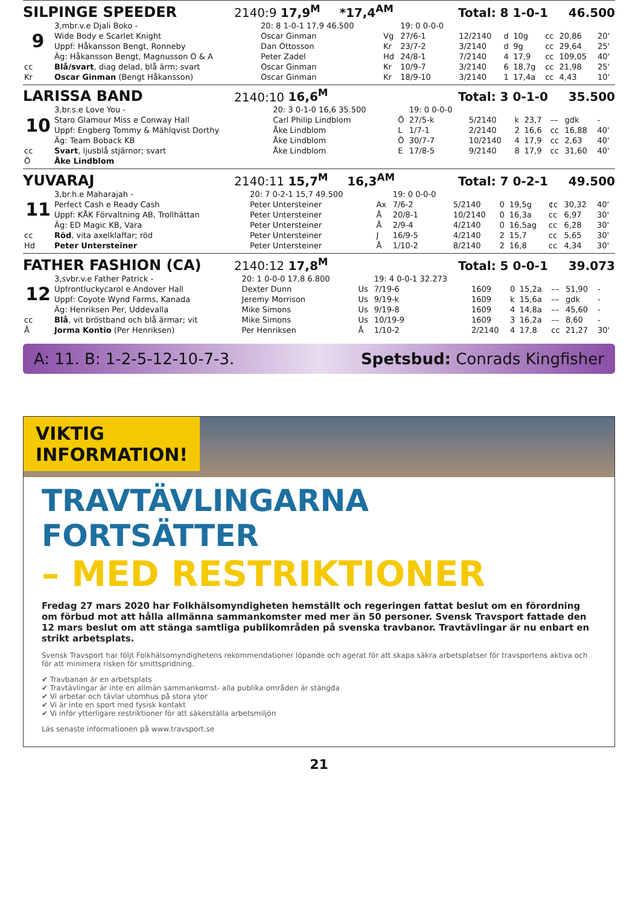SILPINGE SPEEDER 2140:9 17,9<sup>M</sup> *17,4<sup>AM</sup> Total: 8 1-0-1 46.500
| | 3,mbr.v.e Djali Boko - | 20: 8 1-0-1 17,9 46.500 | | 19: 0 0-0-0 | | | | | | |
| 9 | Wide Body e Scarlet Knight | Oscar Ginman | Vg | 27/6-1 | 12/2140 | d | 10g | cc | 20,86 | 20' |
| | Uppf: Håkansson Bengt, Ronneby | Dan Ottosson | Kr | 23/7-2 | 3/2140 | d | 9g | cc | 29,64 | 25' |
| | Äg: Håkansson Bengt, Magnusson O & A | Peter Zadel | Hd | 24/8-1 | 7/2140 | 4 | 17,9 | cc | 109,05 | 40' |
| cc | Blå/svart , diag delad, blå ärm; svart | Oscar Ginman | Kr | 10/9-7 | 3/2140 | 6 | 18,7g | cc | 21,98 | 25' |
| Kr | Oscar Ginman (Bengt Håkansson) | Oscar Ginman | Kr | 18/9-10 | 3/2140 | 1 | 17,4a | cc | 4,43 | 10' |
LARISSA BAND 2140:10 16,6<sup>M</sup> Total: 3 0-1-0 35.500
| | 3,br.s.e Love You - | 20: 3 0-1-0 16,6 35.500 | | 19: 0 0-0-0 | | | | | | |
| 10 | Staro Glamour Miss e Conway Hall | Carl Philip Lindblom | Ö | 27/5-k | 5/2140 | k | 23,7 | –– | gdk | - |
| | Uppf: Engberg Tommy & Mählqvist Dorthy | Åke Lindblom | L | 1/7-1 | 2/2140 | 2 | 16,6 | cc | 16,88 | 40' |
| | Äg: Team Boback KB | Åke Lindblom | Ö | 30/7-7 | 10/2140 | 4 | 17,9 | cc | 2,63 | 40' |
| cc | Svart , ljusblå stjärnor; svart | Åke Lindblom | E | 17/8-5 | 9/2140 | 8 | 17,9 | cc | 31,60 | 40' |
| Ö | Åke Lindblom | | | | | | | | | |
YUVARAJ 2140:11 15,7<sup>M</sup> 16,3<sup>AM</sup> Total: 7 0-2-1 49.500
| | 3,br.h.e Maharajah - | 20: 7 0-2-1 15,7 49.500 | | 19: 0 0-0-0 | | | | | | |
| 11 | Perfect Cash e Ready Cash | Peter Untersteiner | Ax | 7/6-2 | 5/2140 | 0 | 19,5g | ¢c | 30,32 | 40' |
| | Uppf: KÅK Förvaltning AB, Trollhättan | Peter Untersteiner | Å | 20/8-1 | 10/2140 | 0 | 16,3a | cc | 6,97 | 30' |
| | Äg: ED Magic KB, Vara | Peter Untersteiner | Å | 2/9-4 | 4/2140 | 0 | 16,5ag | cc | 6,28 | 30' |
| cc | Röd , vita axelklaffar; röd | Peter Untersteiner | J | 16/9-5 | 4/2140 | 2 | 15,7 | cc | 5,65 | 30' |
| Hd | Peter Untersteiner | Peter Untersteiner | Å | 1/10-2 | 8/2140 | 2 | 16,8 | cc | 4,34 | 30' |
FATHER FASHION (CA) 2140:12 17,8<sup>M</sup> Total: 5 0-0-1 39.073
| | 3,svbr.v.e Father Patrick - | 20: 1 0-0-0 17,8 6.800 | | 19: 4 0-0-1 32.273 | | | | | | |
| 12 | Upfrontluckycarol e Andover Hall | Dexter Dunn | Us | 7/19-6 | 1609 | 0 | 15,2a | –– | 51,90 | - |
| | Uppf: Coyote Wynd Farms, Kanada | Jeremy Morrison | Us | 9/19-k | 1609 | k | 15,6a | –– | gdk | - |
| | Äg: Henriksen Per, Uddevalla | Mike Simons | Us | 9/19-8 | 1609 | 4 | 14,8a | –– | 45,60 | - |
| cc | Blå , vit bröstband och blå ärmar; vit | Mike Simons | Us | 10/19-9 | 1609 | 3 | 16,2a | –– | 8,60 | - |
| Å | Jorma Kontio (Per Henriksen) | Per Henriksen | Å | 1/10-2 | 2/2140 | 4 | 17,8 | cc | 21,27 | 30' |
A: 11. B: 1-2-5-12-10-7-3. Spetsbud: Conrads Kingfisher
VIKTIG
INFORMATION!
TRAVTÄVLINGARNA FORTSÄTTER
– MED RESTRIKTIONER
Fredag 27 mars 2020 har Folkhälsomyndigheten hemställt och regeringen fattat beslut om en förordning om förbud mot att hålla allmänna sammankomster med mer än 50 personer. Svensk Travsport fattade den 12 mars beslut om att stänga samtliga publikområden på svenska travbanor. Travtävlingar är nu enbart en strikt arbetsplats.
Svensk Travsport har följt Folkhälsomyndighetens rekommendationer löpande och agerat för att skapa säkra arbetsplatser för travsportens aktiva och för att minimera risken för smittspridning.
✔ Travbanan är en arbetsplats
✔ Travtävlingar är inte en allmän sammankomst- alla publika områden är stängda
✔ Vi arbetar och tävlar utomhus på stora ytor
✔ Vi är inte en sport med fysisk kontakt
✔ Vi inför ytterligare restriktioner för att säkerställa arbetsmiljön
Läs senaste informationen på www.travsport.se
21